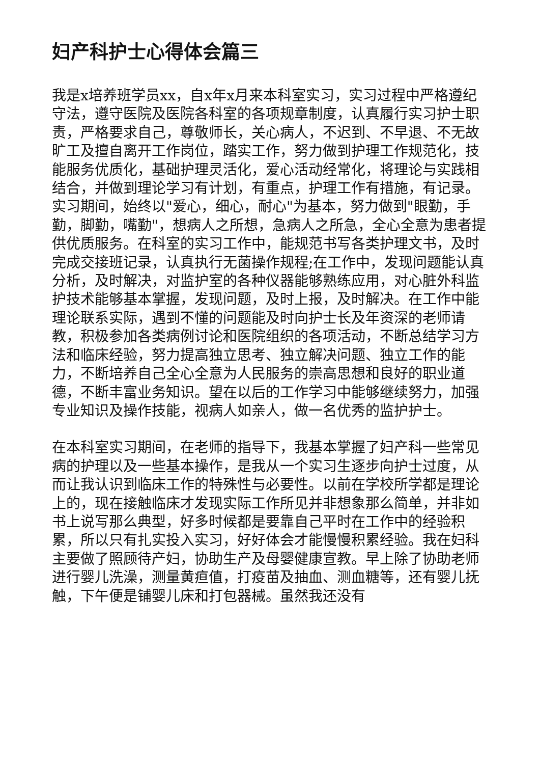妇产科护士心得体会篇三
我是x培养班学员xx，自x年x月来本科室实习，实习过程中严格遵纪守法，遵守医院及医院各科室的各项规章制度，认真履行实习护士职责，严格要求自己，尊敬师长，关心病人，不迟到、不早退、不无故旷工及擅自离开工作岗位，踏实工作，努力做到护理工作规范化，技能服务优质化，基础护理灵活化，爱心活动经常化，将理论与实践相结合，并做到理论学习有计划，有重点，护理工作有措施，有记录。实习期间，始终以"爱心，细心，耐心"为基本，努力做到"眼勤，手勤，脚勤，嘴勤"，想病人之所想，急病人之所急，全心全意为患者提供优质服务。在科室的实习工作中，能规范书写各类护理文书，及时完成交接班记录，认真执行无菌操作规程;在工作中，发现问题能认真分析，及时解决，对监护室的各种仪器能够熟练应用，对心脏外科监护技术能够基本掌握，发现问题，及时上报，及时解决。在工作中能理论联系实际，遇到不懂的问题能及时向护士长及年资深的老师请教，积极参加各类病例讨论和医院组织的各项活动，不断总结学习方法和临床经验，努力提高独立思考、独立解决问题、独立工作的能力，不断培养自己全心全意为人民服务的崇高思想和良好的职业道德，不断丰富业务知识。望在以后的工作学习中能够继续努力，加强专业知识及操作技能，视病人如亲人，做一名优秀的监护护士。
在本科室实习期间，在老师的指导下，我基本掌握了妇产科一些常见病的护理以及一些基本操作，是我从一个实习生逐步向护士过度，从而让我认识到临床工作的特殊性与必要性。以前在学校所学都是理论上的，现在接触临床才发现实际工作所见并非想象那么简单，并非如书上说写那么典型，好多时候都是要靠自己平时在工作中的经验积累，所以只有扎实投入实习，好好体会才能慢慢积累经验。我在妇科主要做了照顾待产妇，协助生产及母婴健康宣教。早上除了协助老师进行婴儿洗澡，测量黄疸值，打疫苗及抽血、测血糖等，还有婴儿抚触，下午便是铺婴儿床和打包器械。虽然我还没有